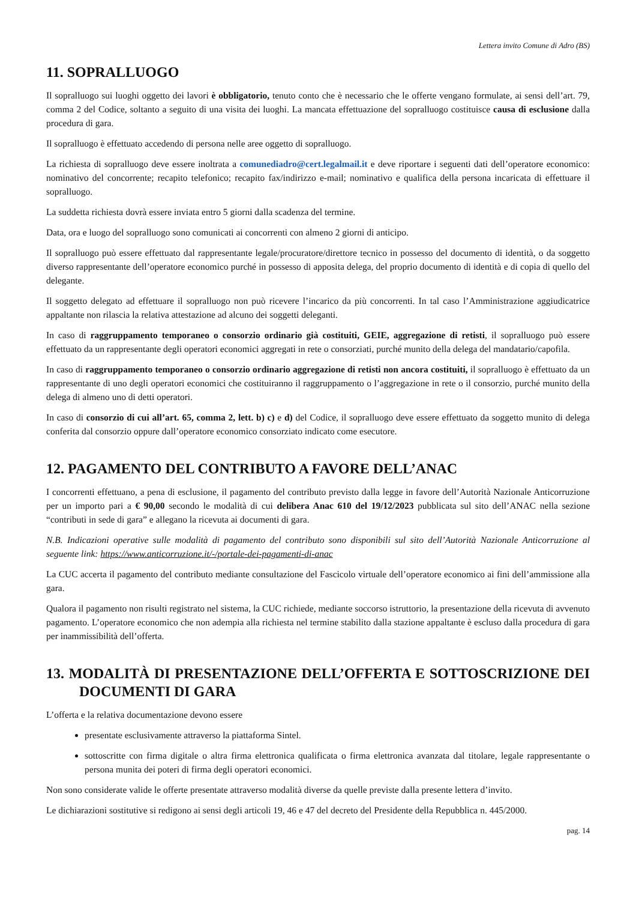Lettera invito Comune di Adro (BS)
11. SOPRALLUOGO
Il sopralluogo sui luoghi oggetto dei lavori è obbligatorio, tenuto conto che è necessario che le offerte vengano formulate, ai sensi dell’art. 79, comma 2 del Codice, soltanto a seguito di una visita dei luoghi. La mancata effettuazione del sopralluogo costituisce causa di esclusione dalla procedura di gara.
Il sopralluogo è effettuato accedendo di persona nelle aree oggetto di sopralluogo.
La richiesta di sopralluogo deve essere inoltrata a comunediadro@cert.legalmail.it e deve riportare i seguenti dati dell’operatore economico: nominativo del concorrente; recapito telefonico; recapito fax/indirizzo e-mail; nominativo e qualifica della persona incaricata di effettuare il sopralluogo.
La suddetta richiesta dovrà essere inviata entro 5 giorni dalla scadenza del termine.
Data, ora e luogo del sopralluogo sono comunicati ai concorrenti con almeno 2 giorni di anticipo.
Il sopralluogo può essere effettuato dal rappresentante legale/procuratore/direttore tecnico in possesso del documento di identità, o da soggetto diverso rappresentante dell’operatore economico purché in possesso di apposita delega, del proprio documento di identità e di copia di quello del delegante.
Il soggetto delegato ad effettuare il sopralluogo non può ricevere l’incarico da più concorrenti. In tal caso l’Amministrazione aggiudicatrice appaltante non rilascia la relativa attestazione ad alcuno dei soggetti deleganti.
In caso di raggruppamento temporaneo o consorzio ordinario già costituiti, GEIE, aggregazione di retisti, il sopralluogo può essere effettuato da un rappresentante degli operatori economici aggregati in rete o consorziati, purché munito della delega del mandatario/capofila.
In caso di raggruppamento temporaneo o consorzio ordinario aggregazione di retisti non ancora costituiti, il sopralluogo è effettuato da un rappresentante di uno degli operatori economici che costituiranno il raggruppamento o l’aggregazione in rete o il consorzio, purché munito della delega di almeno uno di detti operatori.
In caso di consorzio di cui all’art. 65, comma 2, lett. b) c) e d) del Codice, il sopralluogo deve essere effettuato da soggetto munito di delega conferita dal consorzio oppure dall’operatore economico consorziato indicato come esecutore.
12. PAGAMENTO DEL CONTRIBUTO A FAVORE DELL’ANAC
I concorrenti effettuano, a pena di esclusione, il pagamento del contributo previsto dalla legge in favore dell’Autorità Nazionale Anticorruzione per un importo pari a € 90,00 secondo le modalità di cui delibera Anac 610 del 19/12/2023 pubblicata sul sito dell’ANAC nella sezione “contributi in sede di gara” e allegano la ricevuta ai documenti di gara.
N.B. Indicazioni operative sulle modalità di pagamento del contributo sono disponibili sul sito dell’Autorità Nazionale Anticorruzione al seguente link: https://www.anticorruzione.it/-/portale-dei-pagamenti-di-anac
La CUC accerta il pagamento del contributo mediante consultazione del Fascicolo virtuale dell’operatore economico ai fini dell’ammissione alla gara.
Qualora il pagamento non risulti registrato nel sistema, la CUC richiede, mediante soccorso istruttorio, la presentazione della ricevuta di avvenuto pagamento. L’operatore economico che non adempia alla richiesta nel termine stabilito dalla stazione appaltante è escluso dalla procedura di gara per inammissibilità dell’offerta.
13. MODALITÀ DI PRESENTAZIONE DELL’OFFERTA E SOTTOSCRIZIONE DEI DOCUMENTI DI GARA
L’offerta e la relativa documentazione devono essere
presentate esclusivamente attraverso la piattaforma Sintel.
sottoscritte con firma digitale o altra firma elettronica qualificata o firma elettronica avanzata dal titolare, legale rappresentante o persona munita dei poteri di firma degli operatori economici.
Non sono considerate valide le offerte presentate attraverso modalità diverse da quelle previste dalla presente lettera d’invito.
Le dichiarazioni sostitutive si redigono ai sensi degli articoli 19, 46 e 47 del decreto del Presidente della Repubblica n. 445/2000.
pag. 14